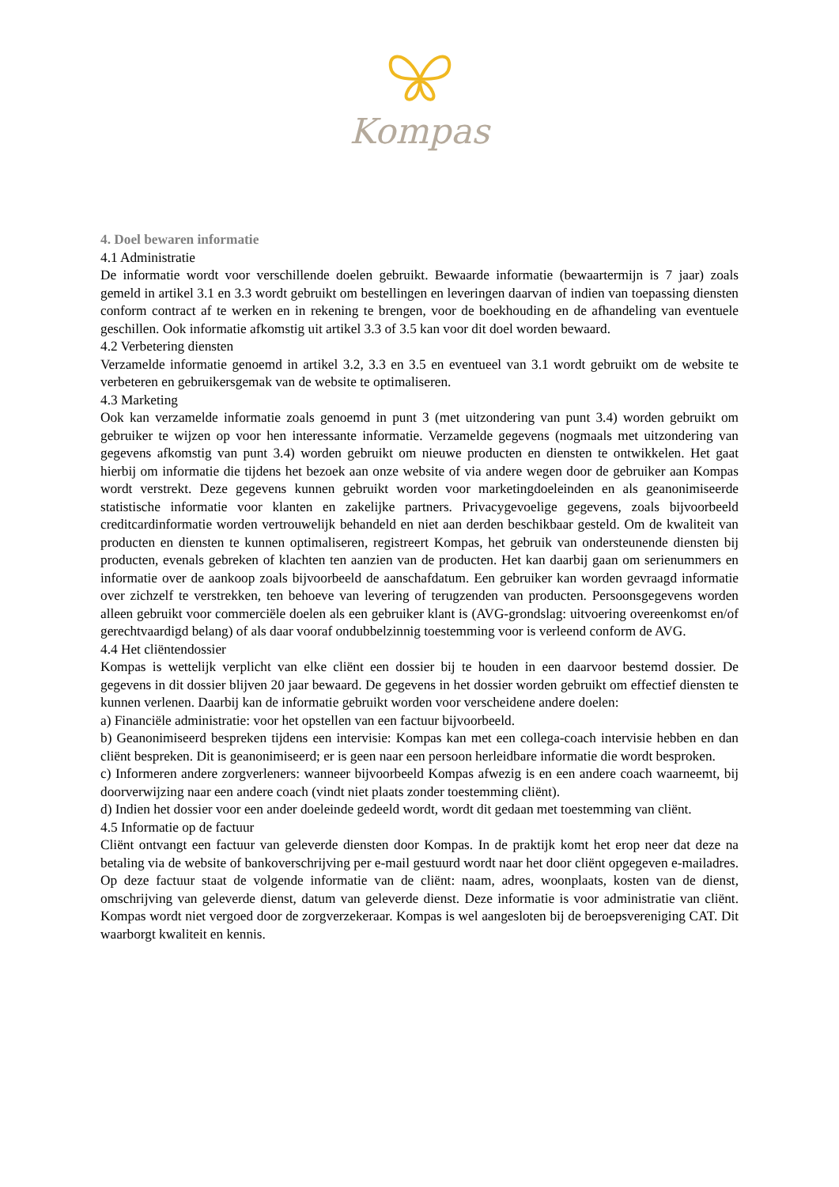Kompas
4. Doel bewaren informatie
4.1 Administratie
De informatie wordt voor verschillende doelen gebruikt. Bewaarde informatie (bewaartermijn is 7 jaar) zoals gemeld in artikel 3.1 en 3.3 wordt gebruikt om bestellingen en leveringen daarvan of indien van toepassing diensten conform contract af te werken en in rekening te brengen, voor de boekhouding en de afhandeling van eventuele geschillen. Ook informatie afkomstig uit artikel 3.3 of 3.5 kan voor dit doel worden bewaard.
4.2 Verbetering diensten
Verzamelde informatie genoemd in artikel 3.2, 3.3 en 3.5 en eventueel van 3.1 wordt gebruikt om de website te verbeteren en gebruikersgemak van de website te optimaliseren.
4.3 Marketing
Ook kan verzamelde informatie zoals genoemd in punt 3 (met uitzondering van punt 3.4) worden gebruikt om gebruiker te wijzen op voor hen interessante informatie. Verzamelde gegevens (nogmaals met uitzondering van gegevens afkomstig van punt 3.4) worden gebruikt om nieuwe producten en diensten te ontwikkelen. Het gaat hierbij om informatie die tijdens het bezoek aan onze website of via andere wegen door de gebruiker aan Kompas wordt verstrekt. Deze gegevens kunnen gebruikt worden voor marketingdoeleinden en als geanonimiseerde statistische informatie voor klanten en zakelijke partners. Privacygevoelige gegevens, zoals bijvoorbeeld creditcardinformatie worden vertrouwelijk behandeld en niet aan derden beschikbaar gesteld. Om de kwaliteit van producten en diensten te kunnen optimaliseren, registreert Kompas, het gebruik van ondersteunende diensten bij producten, evenals gebreken of klachten ten aanzien van de producten. Het kan daarbij gaan om serienummers en informatie over de aankoop zoals bijvoorbeeld de aanschafdatum. Een gebruiker kan worden gevraagd informatie over zichzelf te verstrekken, ten behoeve van levering of terugzenden van producten. Persoonsgegevens worden alleen gebruikt voor commerciële doelen als een gebruiker klant is (AVG-grondslag: uitvoering overeenkomst en/of gerechtvaardigd belang) of als daar vooraf ondubbelzinnig toestemming voor is verleend conform de AVG.
4.4 Het cliëntendossier
Kompas is wettelijk verplicht van elke cliënt een dossier bij te houden in een daarvoor bestemd dossier. De gegevens in dit dossier blijven 20 jaar bewaard. De gegevens in het dossier worden gebruikt om effectief diensten te kunnen verlenen. Daarbij kan de informatie gebruikt worden voor verscheidene andere doelen:
a) Financiële administratie: voor het opstellen van een factuur bijvoorbeeld.
b) Geanonimiseerd bespreken tijdens een intervisie: Kompas kan met een collega-coach intervisie hebben en dan cliënt bespreken. Dit is geanonimiseerd; er is geen naar een persoon herleidbare informatie die wordt besproken.
c) Informeren andere zorgverleners: wanneer bijvoorbeeld Kompas afwezig is en een andere coach waarneemt, bij doorverwijzing naar een andere coach (vindt niet plaats zonder toestemming cliënt).
d) Indien het dossier voor een ander doeleinde gedeeld wordt, wordt dit gedaan met toestemming van cliënt.
4.5 Informatie op de factuur
Cliënt ontvangt een factuur van geleverde diensten door Kompas. In de praktijk komt het erop neer dat deze na betaling via de website of bankoverschrijving per e-mail gestuurd wordt naar het door cliënt opgegeven e-mailadres. Op deze factuur staat de volgende informatie van de cliënt: naam, adres, woonplaats, kosten van de dienst, omschrijving van geleverde dienst, datum van geleverde dienst. Deze informatie is voor administratie van cliënt. Kompas wordt niet vergoed door de zorgverzekeraar. Kompas is wel aangesloten bij de beroepsvereniging CAT. Dit waarborgt kwaliteit en kennis.